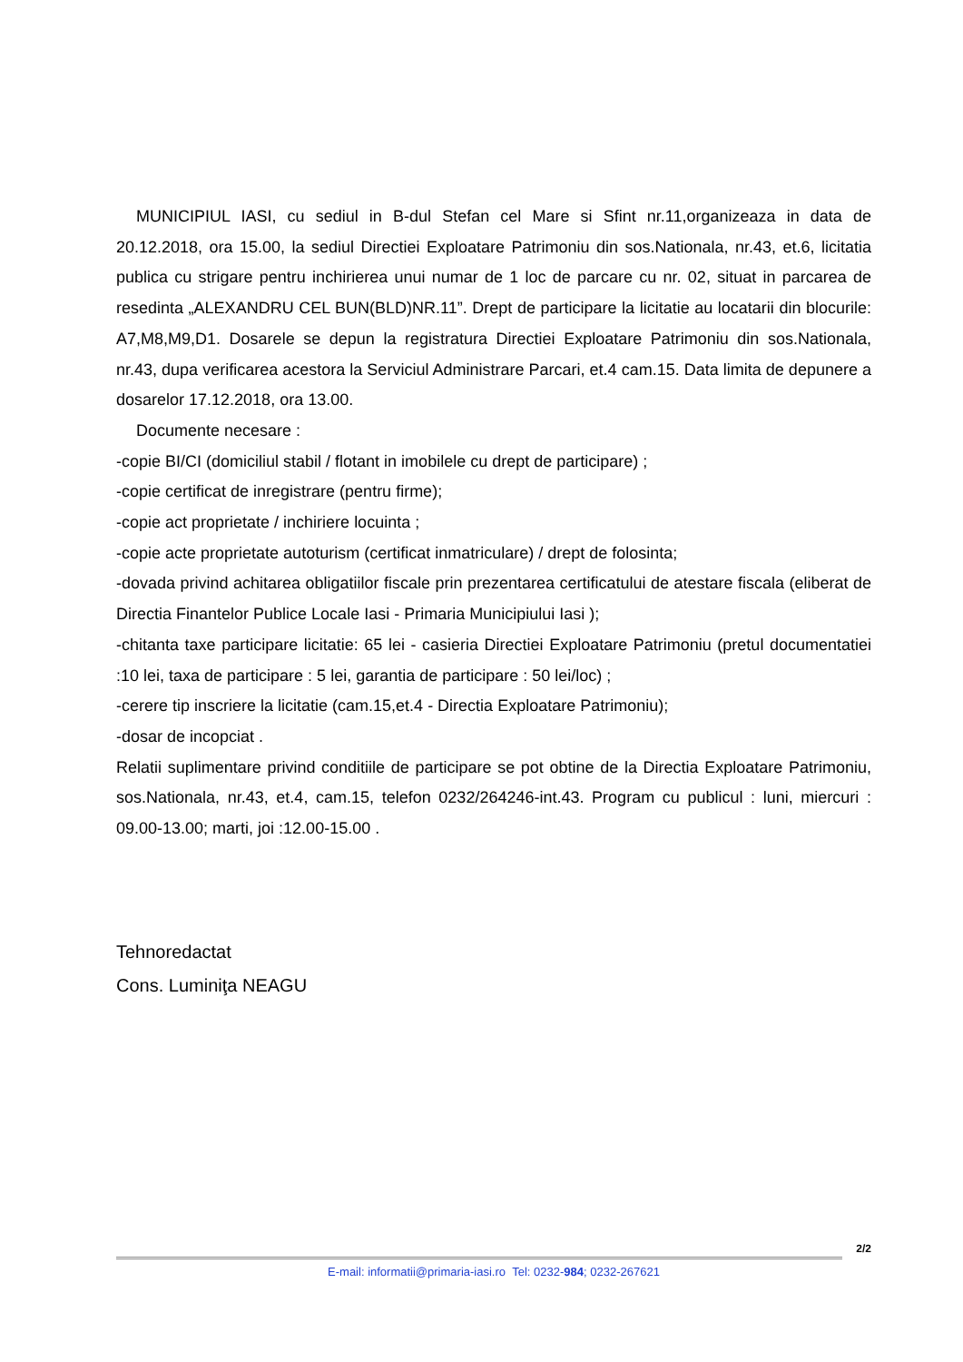MUNICIPIUL IASI, cu sediul in B-dul Stefan cel Mare si Sfint nr.11,organizeaza in data de 20.12.2018, ora 15.00, la sediul Directiei Exploatare Patrimoniu din sos.Nationala, nr.43, et.6, licitatia publica cu strigare pentru inchirierea unui numar de 1 loc de parcare cu nr. 02, situat in parcarea de resedinta „ALEXANDRU CEL BUN(BLD)NR.11”. Drept de participare la licitatie au locatarii din blocurile: A7,M8,M9,D1. Dosarele se depun la registratura Directiei Exploatare Patrimoniu din sos.Nationala, nr.43, dupa verificarea acestora la Serviciul Administrare Parcari, et.4 cam.15. Data limita de depunere a dosarelor 17.12.2018, ora 13.00.
Documente necesare :
-copie BI/CI (domiciliul stabil / flotant in imobilele cu drept de participare) ;
-copie certificat de inregistrare (pentru firme);
-copie act proprietate / inchiriere locuinta ;
-copie acte proprietate autoturism (certificat inmatriculare) / drept de folosinta;
-dovada privind achitarea obligatiilor fiscale prin prezentarea certificatului de atestare fiscala (eliberat de Directia Finantelor Publice Locale Iasi - Primaria Municipiului Iasi );
-chitanta taxe participare licitatie: 65 lei - casieria Directiei Exploatare Patrimoniu (pretul documentatiei :10 lei, taxa de participare : 5 lei, garantia de participare : 50 lei/loc) ;
-cerere tip inscriere la licitatie (cam.15,et.4 - Directia Exploatare Patrimoniu);
-dosar de incopciat .
Relatii suplimentare privind conditiile de participare se pot obtine de la Directia Exploatare Patrimoniu, sos.Nationala, nr.43, et.4, cam.15, telefon 0232/264246-int.43. Program cu publicul : luni, miercuri : 09.00-13.00; marti, joi :12.00-15.00 .
Tehnoredactat
Cons. Luminiţa NEAGU
2/2
E-mail: informatii@primaria-iasi.ro Tel: 0232-984; 0232-267621